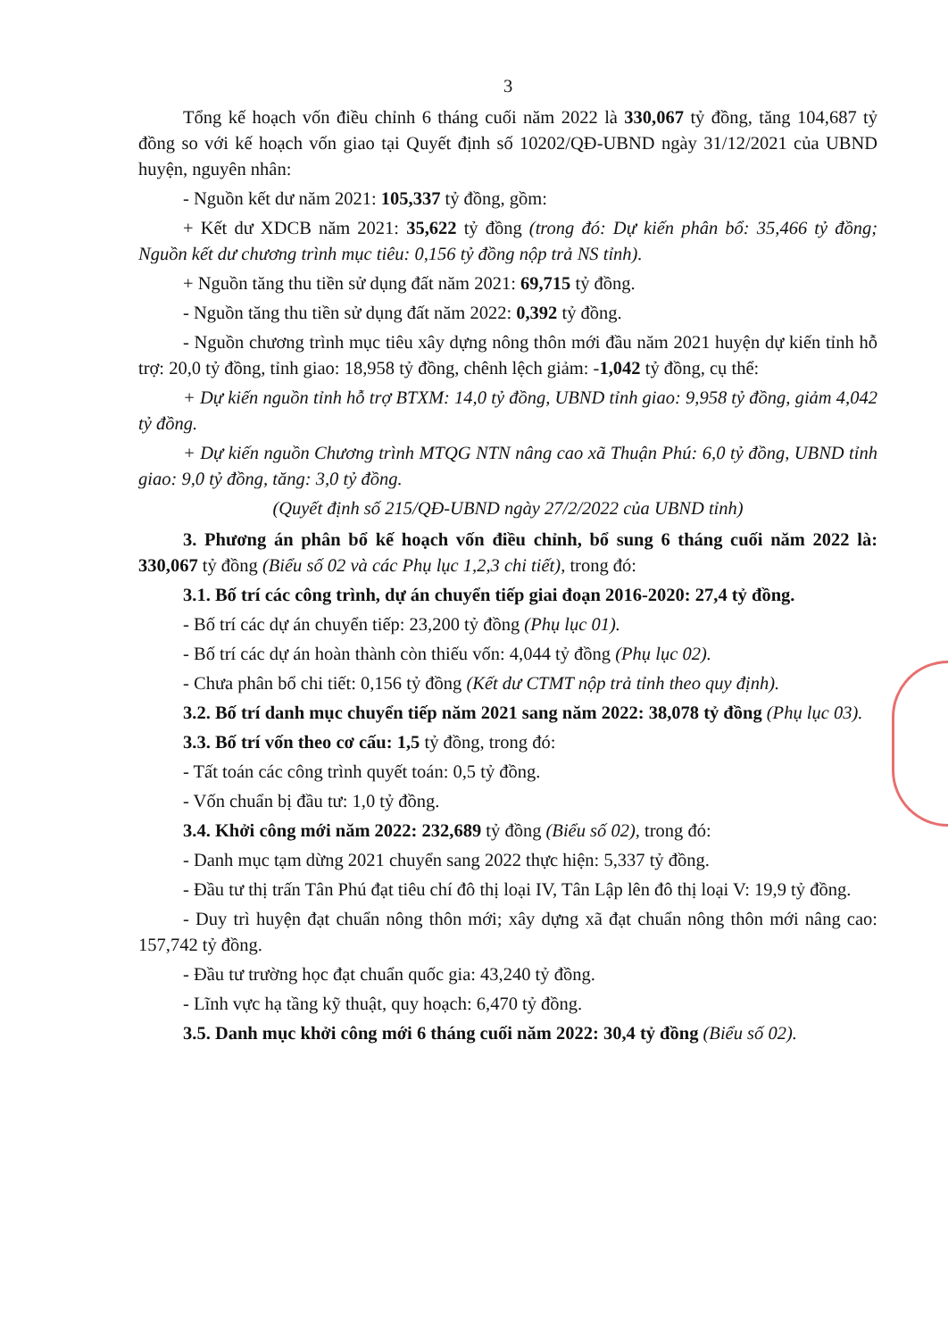3
Tổng kế hoạch vốn điều chỉnh 6 tháng cuối năm 2022 là 330,067 tỷ đồng, tăng 104,687 tỷ đồng so với kế hoạch vốn giao tại Quyết định số 10202/QĐ-UBND ngày 31/12/2021 của UBND huyện, nguyên nhân:
- Nguồn kết dư năm 2021: 105,337 tỷ đồng, gồm:
+ Kết dư XDCB năm 2021: 35,622 tỷ đồng (trong đó: Dự kiến phân bổ: 35,466 tỷ đồng; Nguồn kết dư chương trình mục tiêu: 0,156 tỷ đồng nộp trả NS tỉnh).
+ Nguồn tăng thu tiền sử dụng đất năm 2021: 69,715 tỷ đồng.
- Nguồn tăng thu tiền sử dụng đất năm 2022: 0,392 tỷ đồng.
- Nguồn chương trình mục tiêu xây dựng nông thôn mới đầu năm 2021 huyện dự kiến tỉnh hỗ trợ: 20,0 tỷ đồng, tỉnh giao: 18,958 tỷ đồng, chênh lệch giảm: -1,042 tỷ đồng, cụ thể:
+ Dự kiến nguồn tỉnh hỗ trợ BTXM: 14,0 tỷ đồng, UBND tỉnh giao: 9,958 tỷ đồng, giảm 4,042 tỷ đồng.
+ Dự kiến nguồn Chương trình MTQG NTN nâng cao xã Thuận Phú: 6,0 tỷ đồng, UBND tỉnh giao: 9,0 tỷ đồng, tăng: 3,0 tỷ đồng.
(Quyết định số 215/QĐ-UBND ngày 27/2/2022 của UBND tỉnh)
3. Phương án phân bổ kế hoạch vốn điều chỉnh, bổ sung 6 tháng cuối năm 2022 là: 330,067 tỷ đồng (Biểu số 02 và các Phụ lục 1,2,3 chi tiết), trong đó:
3.1. Bố trí các công trình, dự án chuyển tiếp giai đoạn 2016-2020: 27,4 tỷ đồng.
- Bố trí các dự án chuyển tiếp: 23,200 tỷ đồng (Phụ lục 01).
- Bố trí các dự án hoàn thành còn thiếu vốn: 4,044 tỷ đồng (Phụ lục 02).
- Chưa phân bổ chi tiết: 0,156 tỷ đồng (Kết dư CTMT nộp trả tỉnh theo quy định).
3.2. Bố trí danh mục chuyển tiếp năm 2021 sang năm 2022: 38,078 tỷ đồng (Phụ lục 03).
3.3. Bố trí vốn theo cơ cấu: 1,5 tỷ đồng, trong đó:
- Tất toán các công trình quyết toán: 0,5 tỷ đồng.
- Vốn chuẩn bị đầu tư: 1,0 tỷ đồng.
3.4. Khởi công mới năm 2022: 232,689 tỷ đồng (Biểu số 02), trong đó:
- Danh mục tạm dừng 2021 chuyển sang 2022 thực hiện: 5,337 tỷ đồng.
- Đầu tư thị trấn Tân Phú đạt tiêu chí đô thị loại IV, Tân Lập lên đô thị loại V: 19,9 tỷ đồng.
- Duy trì huyện đạt chuẩn nông thôn mới; xây dựng xã đạt chuẩn nông thôn mới nâng cao: 157,742 tỷ đồng.
- Đầu tư trường học đạt chuẩn quốc gia: 43,240 tỷ đồng.
- Lĩnh vực hạ tầng kỹ thuật, quy hoạch: 6,470 tỷ đồng.
3.5. Danh mục khởi công mới 6 tháng cuối năm 2022: 30,4 tỷ đồng (Biểu số 02).